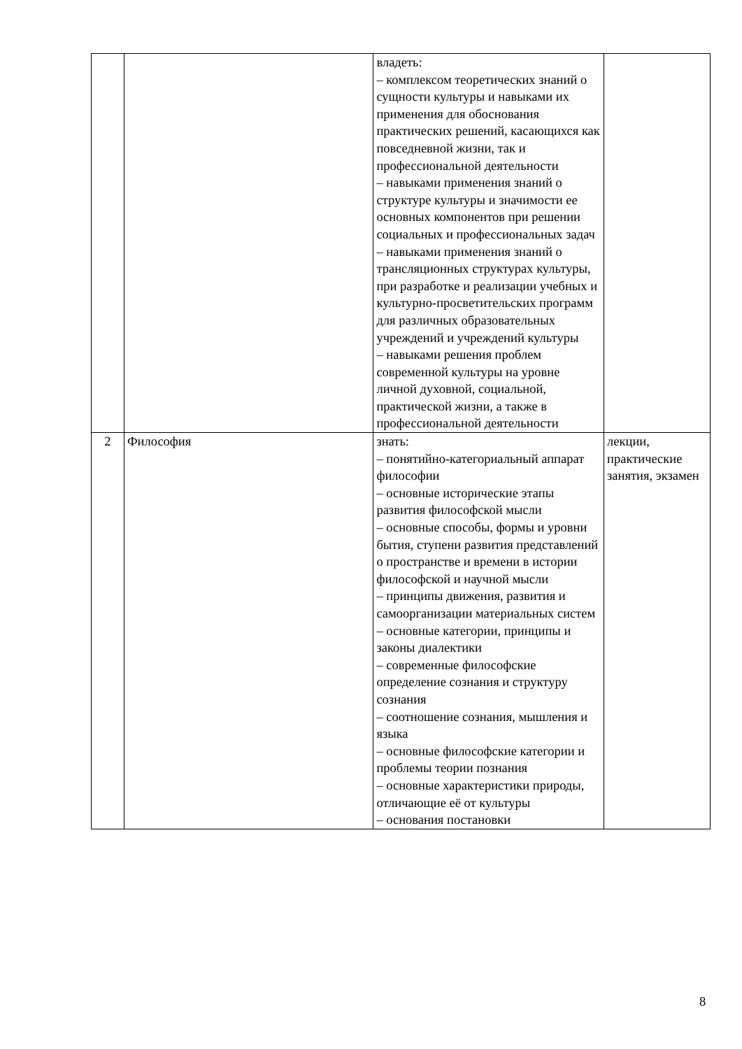| | | владеть: – комплексом теоретических знаний о сущности культуры и навыками их применения для обоснования практических решений, касающихся как повседневной жизни, так и профессиональной деятельности – навыками применения знаний о структуре культуры и значимости ее основных компонентов при решении социальных и профессиональных задач – навыками применения знаний о трансляционных структурах культуры, при разработке и реализации учебных и культурно-просветительских программ для различных образовательных учреждений и учреждений культуры – навыками решения проблем современной культуры на уровне личной духовной, социальной, практической жизни, а также в профессиональной деятельности | |
| 2 | Философия | знать: – понятийно-категориальный аппарат философии – основные исторические этапы развития философской мысли – основные способы, формы и уровни бытия, ступени развития представлений о пространстве и времени в истории философской и научной мысли – принципы движения, развития и самоорганизации материальных систем – основные категории, принципы и законы диалектики – современные философские определение сознания и структуру сознания – соотношение сознания, мышления и языка – основные философские категории и проблемы теории познания – основные характеристики природы, отличающие её от культуры – основания постановки | лекции, практические занятия, экзамен |
8